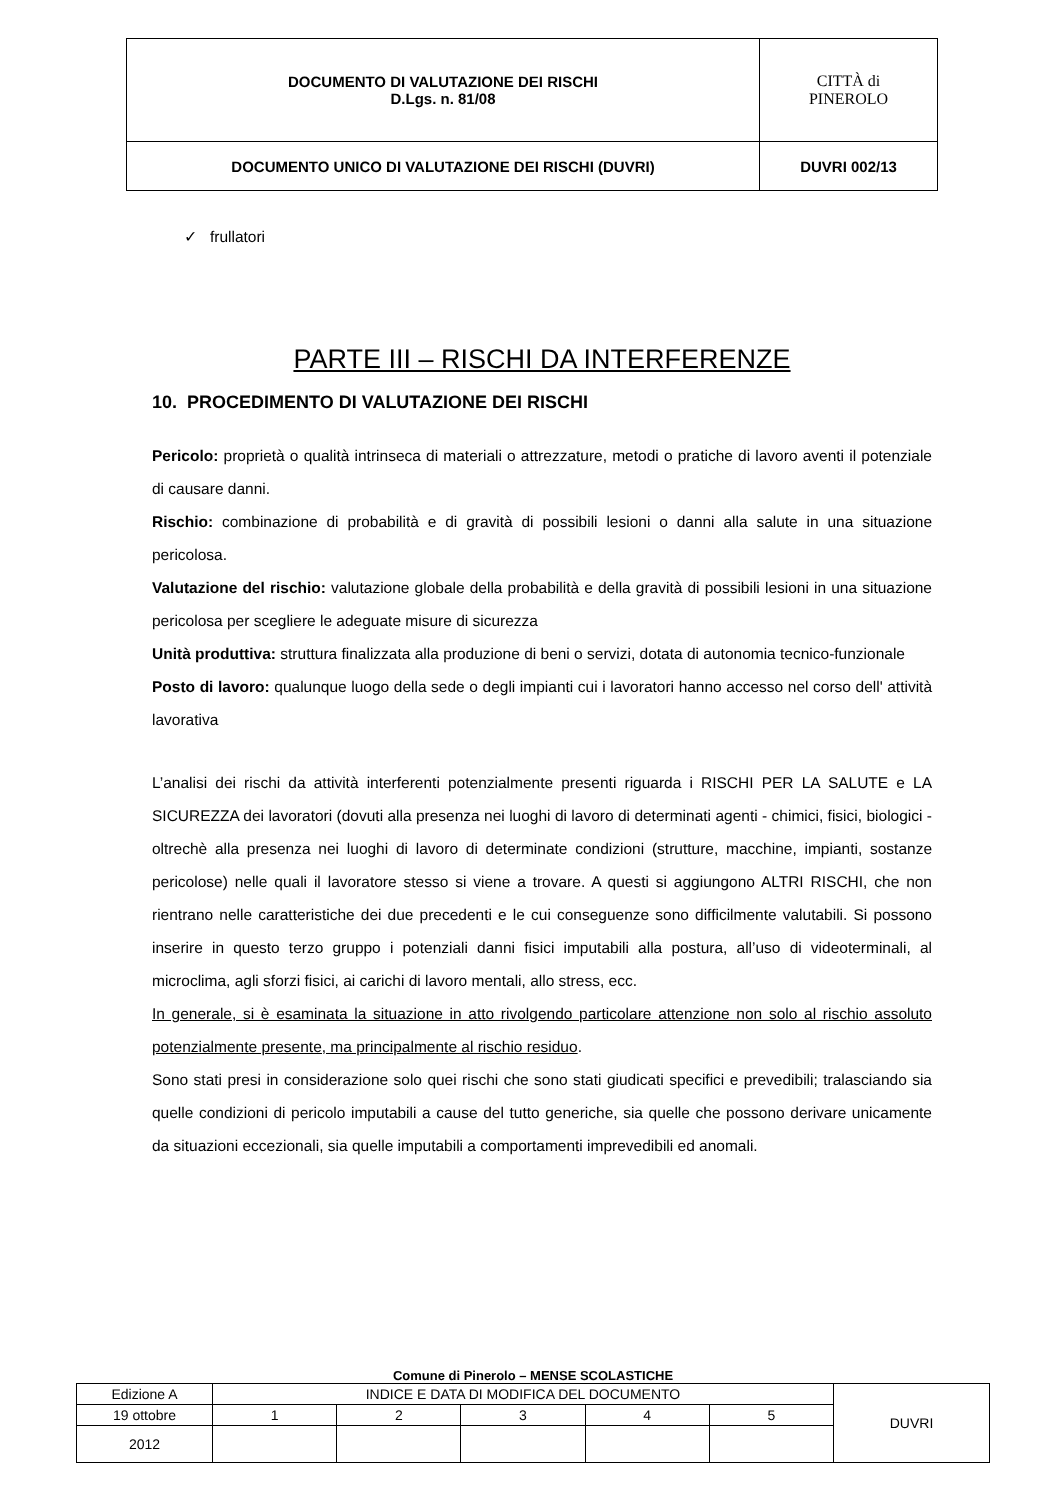| DOCUMENTO DI VALUTAZIONE DEI RISCHI D.Lgs. n. 81/08 | CITTÀ di PINEROLO |
| DOCUMENTO UNICO DI VALUTAZIONE DEI RISCHI (DUVRI) | DUVRI 002/13 |
✓ frullatori
PARTE III – RISCHI DA INTERFERENZE
10. PROCEDIMENTO DI VALUTAZIONE DEI RISCHI
Pericolo: proprietà o qualità intrinseca di materiali o attrezzature, metodi o pratiche di lavoro aventi il potenziale di causare danni.
Rischio: combinazione di probabilità e di gravità di possibili lesioni o danni alla salute in una situazione pericolosa.
Valutazione del rischio: valutazione globale della probabilità e della gravità di possibili lesioni in una situazione pericolosa per scegliere le adeguate misure di sicurezza
Unità produttiva: struttura finalizzata alla produzione di beni o servizi, dotata di autonomia tecnico-funzionale
Posto di lavoro: qualunque luogo della sede o degli impianti cui i lavoratori hanno accesso nel corso dell' attività lavorativa
L’analisi dei rischi da attività interferenti potenzialmente presenti riguarda i RISCHI PER LA SALUTE e LA SICUREZZA dei lavoratori (dovuti alla presenza nei luoghi di lavoro di determinati agenti - chimici, fisici, biologici - oltrechè alla presenza nei luoghi di lavoro di determinate condizioni (strutture, macchine, impianti, sostanze pericolose) nelle quali il lavoratore stesso si viene a trovare. A questi si aggiungono ALTRI RISCHI, che non rientrano nelle caratteristiche dei due precedenti e le cui conseguenze sono difficilmente valutabili. Si possono inserire in questo terzo gruppo i potenziali danni fisici imputabili alla postura, all’uso di videoterminali, al microclima, agli sforzi fisici, ai carichi di lavoro mentali, allo stress, ecc.
In generale, si è esaminata la situazione in atto rivolgendo particolare attenzione non solo al rischio assoluto potenzialmente presente, ma principalmente al rischio residuo.
Sono stati presi in considerazione solo quei rischi che sono stati giudicati specifici e prevedibili; tralasciando sia quelle condizioni di pericolo imputabili a cause del tutto generiche, sia quelle che possono derivare unicamente da situazioni eccezionali, sia quelle imputabili a comportamenti imprevedibili ed anomali.
Comune di Pinerolo – MENSE SCOLASTICHE
| Edizione A | INDICE E DATA DI MODIFICA DEL DOCUMENTO | | | | | DUVRI |
| 19 ottobre | 1 | 2 | 3 | 4 | 5 | |
| 2012 | | | | | | |